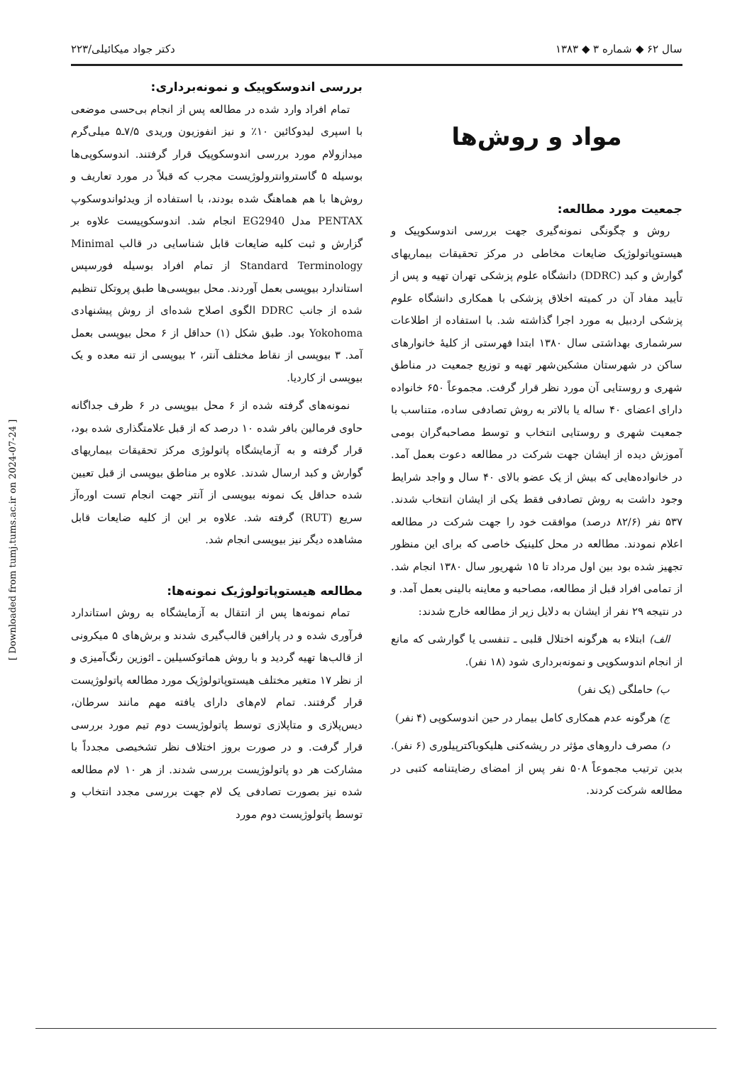سال ۶۲ ◆ شماره ۳ ◆ ۱۳۸۳ دکتر جواد میکائیلی/۲۲۳
مواد و روش‌ها
جمعیت مورد مطالعه:
روش و چگونگی نمونه‌گیری جهت بررسی اندوسکوپیک و هیستوپاتولوژیک ضایعات مخاطی در مرکز تحقیقات بیماریهای گوارش و کبد (DDRC) دانشگاه علوم پزشکی تهران تهیه و پس از تأیید مفاد آن در کمیته اخلاق پزشکی با همکاری دانشگاه علوم پزشکی اردبیل به مورد اجرا گذاشته شد. با استفاده از اطلاعات سرشماری بهداشتی سال ۱۳۸۰ ابتدا فهرستی از کلیهٔ خانوارهای ساکن در شهرستان مشکین‌شهر تهیه و توزیع جمعیت در مناطق شهری و روستایی آن مورد نظر قرار گرفت. مجموعاً ۶۵۰ خانواده دارای اعضای ۴۰ ساله یا بالاتر به روش تصادفی ساده، متناسب با جمعیت شهری و روستایی انتخاب و توسط مصاحبه‌گران بومی آموزش دیده از ایشان جهت شرکت در مطالعه دعوت بعمل آمد. در خانواده‌هایی که بیش از یک عضو بالای ۴۰ سال و واجد شرایط وجود داشت به روش تصادفی فقط یکی از ایشان انتخاب شدند. ۵۳۷ نفر (۸۲/۶ درصد) موافقت خود را جهت شرکت در مطالعه اعلام نمودند. مطالعه در محل کلینیک خاصی که برای این منظور تجهیز شده بود بین اول مرداد تا ۱۵ شهریور سال ۱۳۸۰ انجام شد. از تمامی افراد قبل از مطالعه، مصاحبه و معاینه بالینی بعمل آمد. و در نتیجه ۲۹ نفر از ایشان به دلایل زیر از مطالعه خارج شدند:
الف) ابتلاء به هرگونه اختلال قلبی ـ تنفسی یا گوارشی که مانع از انجام اندوسکوپی و نمونه‌برداری شود (۱۸ نفر).
ب) حاملگی (یک نفر)
ج) هرگونه عدم همکاری کامل بیمار در حین اندوسکوپی (۴ نفر)
د) مصرف داروهای مؤثر در ریشه‌کنی هلیکوباکترپیلوری (۶ نفر). بدین ترتیب مجموعاً ۵۰۸ نفر پس از امضای رضایتنامه کتبی در مطالعه شرکت کردند.
بررسی اندوسکوپیک و نمونه‌برداری:
تمام افراد وارد شده در مطالعه پس از انجام بی‌حسی موضعی با اسپری لیدوکائین ۱۰٪ و نیز انفوزیون وریدی ۷/۵ـ۵ میلی‌گرم میدازولام مورد بررسی اندوسکوپیک قرار گرفتند. اندوسکوپی‌ها بوسیله ۵ گاستروانترولوژیست مجرب که قبلاً در مورد تعاریف و روش‌ها با هم هماهنگ شده بودند، با استفاده از ویدئواندوسکوپ PENTAX مدل EG2940 انجام شد. اندوسکوپیست علاوه بر گزارش و ثبت کلیه ضایعات قابل شناسایی در قالب Minimal Standard Terminology از تمام افراد بوسیله فورسپس استاندارد بیوپسی بعمل آوردند. محل بیوپسی‌ها طبق پروتکل تنظیم شده از جانب DDRC الگوی اصلاح شده‌ای از روش پیشنهادی Yokohoma بود. طبق شکل (۱) حداقل از ۶ محل بیوپسی بعمل آمد. ۳ بیوپسی از نقاط مختلف آنتر، ۲ بیوپسی از تنه معده و یک بیوپسی از کاردیا.
نمونه‌های گرفته شده از ۶ محل بیوپسی در ۶ ظرف جداگانه حاوی فرمالین بافر شده ۱۰ درصد که از قبل علامتگذاری شده بود، قرار گرفته و به آزمایشگاه پاتولوژی مرکز تحقیقات بیماریهای گوارش و کبد ارسال شدند. علاوه بر مناطق بیوپسی از قبل تعیین شده حداقل یک نمونه بیوپسی از آنتر جهت انجام تست اوره‌آز سریع (RUT) گرفته شد. علاوه بر این از کلیه ضایعات قابل مشاهده دیگر نیز بیوپسی انجام شد.
مطالعه هیستوپاتولوژیک نمونه‌ها:
تمام نمونه‌ها پس از انتقال به آزمایشگاه به روش استاندارد فرآوری شده و در پارافین قالب‌گیری شدند و برش‌های ۵ میکرونی از قالب‌ها تهیه گردید و با روش هماتوکسیلین ـ ائوزین رنگ‌آمیزی و از نظر ۱۷ متغیر مختلف هیستوپاتولوژیک مورد مطالعه پاتولوژیست قرار گرفتند. تمام لام‌های دارای یافته مهم مانند سرطان، دیس‌پلازی و متاپلازی توسط پاتولوژیست دوم تیم مورد بررسی قرار گرفت. و در صورت بروز اختلاف نظر تشخیصی مجدداً با مشارکت هر دو پاتولوژیست بررسی شدند. از هر ۱۰ لام مطالعه شده نیز بصورت تصادفی یک لام جهت بررسی مجدد انتخاب و توسط پاتولوژیست دوم مورد
[ Downloaded from tumj.tums.ac.ir on 2024-07-24 ]